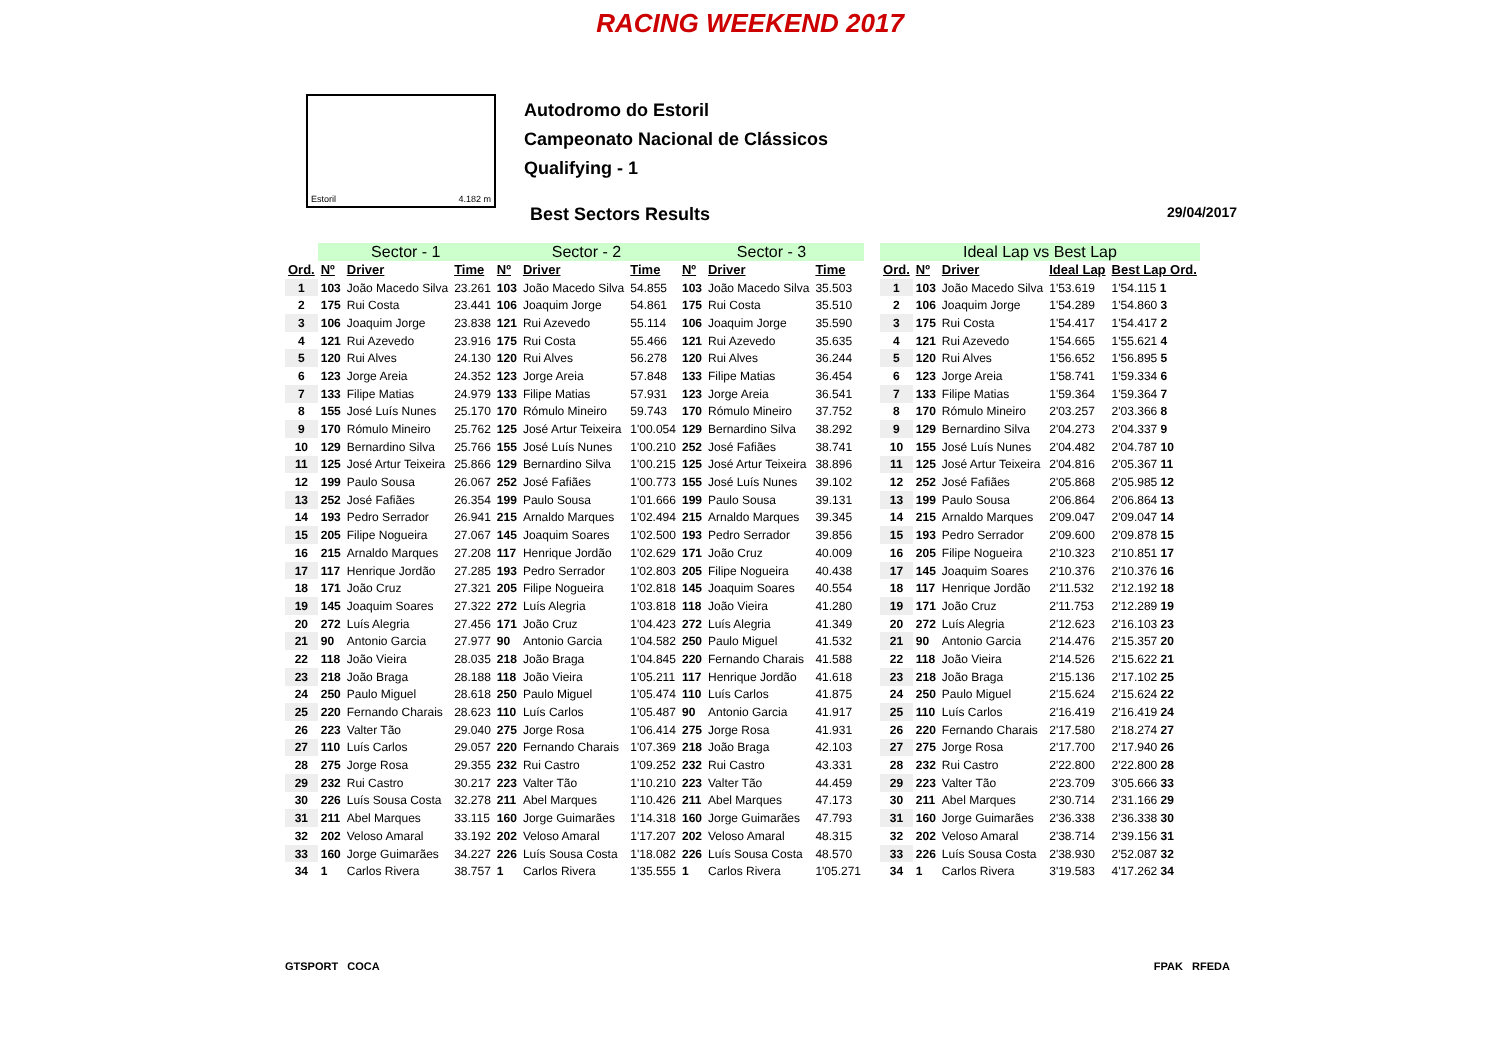RACING WEEKEND 2017
Estoril 4.182 m
Autodromo do Estoril
Campeonato Nacional de Clássicos
Qualifying - 1
Best Sectors Results 29/04/2017
| | Sector - 1 | | | Sector - 2 | | | Sector - 3 | | | | Ideal Lap vs Best Lap | | | | |
| --- | --- | --- | --- | --- | --- | --- | --- | --- | --- | --- | --- | --- | --- | --- | --- |
| Ord. | Nº | Driver | Time | Nº | Driver | Time | Nº | Driver | Time | | Ord. | Nº | Driver | Ideal Lap | Best Lap Ord. |
| 1 | 103 | João Macedo Silva | 23.261 | 103 | João Macedo Silva | 54.855 | 103 | João Macedo Silva | 35.503 | | 1 | 103 | João Macedo Silva | 1'53.619 | 1'54.115 1 |
| 2 | 175 | Rui Costa | 23.441 | 106 | Joaquim Jorge | 54.861 | 175 | Rui Costa | 35.510 | | 2 | 106 | Joaquim Jorge | 1'54.289 | 1'54.860 3 |
| 3 | 106 | Joaquim Jorge | 23.838 | 121 | Rui Azevedo | 55.114 | 106 | Joaquim Jorge | 35.590 | | 3 | 175 | Rui Costa | 1'54.417 | 1'54.417 2 |
| 4 | 121 | Rui Azevedo | 23.916 | 175 | Rui Costa | 55.466 | 121 | Rui Azevedo | 35.635 | | 4 | 121 | Rui Azevedo | 1'54.665 | 1'55.621 4 |
| 5 | 120 | Rui Alves | 24.130 | 120 | Rui Alves | 56.278 | 120 | Rui Alves | 36.244 | | 5 | 120 | Rui Alves | 1'56.652 | 1'56.895 5 |
| 6 | 123 | Jorge Areia | 24.352 | 123 | Jorge Areia | 57.848 | 133 | Filipe Matias | 36.454 | | 6 | 123 | Jorge Areia | 1'58.741 | 1'59.334 6 |
| 7 | 133 | Filipe Matias | 24.979 | 133 | Filipe Matias | 57.931 | 123 | Jorge Areia | 36.541 | | 7 | 133 | Filipe Matias | 1'59.364 | 1'59.364 7 |
| 8 | 155 | José Luís Nunes | 25.170 | 170 | Rómulo Mineiro | 59.743 | 170 | Rómulo Mineiro | 37.752 | | 8 | 170 | Rómulo Mineiro | 2'03.257 | 2'03.366 8 |
| 9 | 170 | Rómulo Mineiro | 25.762 | 125 | José Artur Teixeira | 1'00.054 | 129 | Bernardino Silva | 38.292 | | 9 | 129 | Bernardino Silva | 2'04.273 | 2'04.337 9 |
| 10 | 129 | Bernardino Silva | 25.766 | 155 | José Luís Nunes | 1'00.210 | 252 | José Fafiães | 38.741 | | 10 | 155 | José Luís Nunes | 2'04.482 | 2'04.787 10 |
| 11 | 125 | José Artur Teixeira | 25.866 | 129 | Bernardino Silva | 1'00.215 | 125 | José Artur Teixeira | 38.896 | | 11 | 125 | José Artur Teixeira | 2'04.816 | 2'05.367 11 |
| 12 | 199 | Paulo Sousa | 26.067 | 252 | José Fafiães | 1'00.773 | 155 | José Luís Nunes | 39.102 | | 12 | 252 | José Fafiães | 2'05.868 | 2'05.985 12 |
| 13 | 252 | José Fafiães | 26.354 | 199 | Paulo Sousa | 1'01.666 | 199 | Paulo Sousa | 39.131 | | 13 | 199 | Paulo Sousa | 2'06.864 | 2'06.864 13 |
| 14 | 193 | Pedro Serrador | 26.941 | 215 | Arnaldo Marques | 1'02.494 | 215 | Arnaldo Marques | 39.345 | | 14 | 215 | Arnaldo Marques | 2'09.047 | 2'09.047 14 |
| 15 | 205 | Filipe Nogueira | 27.067 | 145 | Joaquim Soares | 1'02.500 | 193 | Pedro Serrador | 39.856 | | 15 | 193 | Pedro Serrador | 2'09.600 | 2'09.878 15 |
| 16 | 215 | Arnaldo Marques | 27.208 | 117 | Henrique Jordão | 1'02.629 | 171 | João Cruz | 40.009 | | 16 | 205 | Filipe Nogueira | 2'10.323 | 2'10.851 17 |
| 17 | 117 | Henrique Jordão | 27.285 | 193 | Pedro Serrador | 1'02.803 | 205 | Filipe Nogueira | 40.438 | | 17 | 145 | Joaquim Soares | 2'10.376 | 2'10.376 16 |
| 18 | 171 | João Cruz | 27.321 | 205 | Filipe Nogueira | 1'02.818 | 145 | Joaquim Soares | 40.554 | | 18 | 117 | Henrique Jordão | 2'11.532 | 2'12.192 18 |
| 19 | 145 | Joaquim Soares | 27.322 | 272 | Luís Alegria | 1'03.818 | 118 | João Vieira | 41.280 | | 19 | 171 | João Cruz | 2'11.753 | 2'12.289 19 |
| 20 | 272 | Luís Alegria | 27.456 | 171 | João Cruz | 1'04.423 | 272 | Luís Alegria | 41.349 | | 20 | 272 | Luís Alegria | 2'12.623 | 2'16.103 23 |
| 21 | 90 | Antonio Garcia | 27.977 | 90 | Antonio Garcia | 1'04.582 | 250 | Paulo Miguel | 41.532 | | 21 | 90 | Antonio Garcia | 2'14.476 | 2'15.357 20 |
| 22 | 118 | João Vieira | 28.035 | 218 | João Braga | 1'04.845 | 220 | Fernando Charais | 41.588 | | 22 | 118 | João Vieira | 2'14.526 | 2'15.622 21 |
| 23 | 218 | João Braga | 28.188 | 118 | João Vieira | 1'05.211 | 117 | Henrique Jordão | 41.618 | | 23 | 218 | João Braga | 2'15.136 | 2'17.102 25 |
| 24 | 250 | Paulo Miguel | 28.618 | 250 | Paulo Miguel | 1'05.474 | 110 | Luís Carlos | 41.875 | | 24 | 250 | Paulo Miguel | 2'15.624 | 2'15.624 22 |
| 25 | 220 | Fernando Charais | 28.623 | 110 | Luís Carlos | 1'05.487 | 90 | Antonio Garcia | 41.917 | | 25 | 110 | Luís Carlos | 2'16.419 | 2'16.419 24 |
| 26 | 223 | Valter Tão | 29.040 | 275 | Jorge Rosa | 1'06.414 | 275 | Jorge Rosa | 41.931 | | 26 | 220 | Fernando Charais | 2'17.580 | 2'18.274 27 |
| 27 | 110 | Luís Carlos | 29.057 | 220 | Fernando Charais | 1'07.369 | 218 | João Braga | 42.103 | | 27 | 275 | Jorge Rosa | 2'17.700 | 2'17.940 26 |
| 28 | 275 | Jorge Rosa | 29.355 | 232 | Rui Castro | 1'09.252 | 232 | Rui Castro | 43.331 | | 28 | 232 | Rui Castro | 2'22.800 | 2'22.800 28 |
| 29 | 232 | Rui Castro | 30.217 | 223 | Valter Tão | 1'10.210 | 223 | Valter Tão | 44.459 | | 29 | 223 | Valter Tão | 2'23.709 | 3'05.666 33 |
| 30 | 226 | Luís Sousa Costa | 32.278 | 211 | Abel Marques | 1'10.426 | 211 | Abel Marques | 47.173 | | 30 | 211 | Abel Marques | 2'30.714 | 2'31.166 29 |
| 31 | 211 | Abel Marques | 33.115 | 160 | Jorge Guimarães | 1'14.318 | 160 | Jorge Guimarães | 47.793 | | 31 | 160 | Jorge Guimarães | 2'36.338 | 2'36.338 30 |
| 32 | 202 | Veloso Amaral | 33.192 | 202 | Veloso Amaral | 1'17.207 | 202 | Veloso Amaral | 48.315 | | 32 | 202 | Veloso Amaral | 2'38.714 | 2'39.156 31 |
| 33 | 160 | Jorge Guimarães | 34.227 | 226 | Luís Sousa Costa | 1'18.082 | 226 | Luís Sousa Costa | 48.570 | | 33 | 226 | Luís Sousa Costa | 2'38.930 | 2'52.087 32 |
| 34 | 1 | Carlos Rivera | 38.757 | 1 | Carlos Rivera | 1'35.555 | 1 | Carlos Rivera | 1'05.271 | | 34 | 1 | Carlos Rivera | 3'19.583 | 4'17.262 34 |
GTSPORT COCA FPAK RFEDA